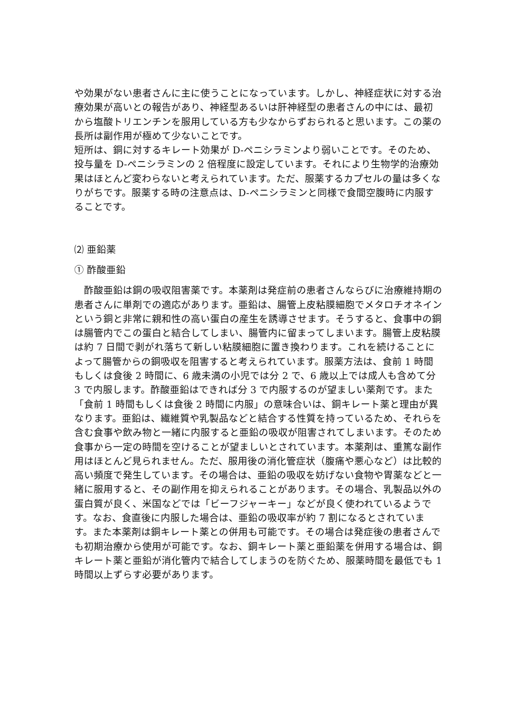や効果がない患者さんに主に使うことになっています。しかし、神経症状に対する治療効果が高いとの報告があり、神経型あるいは肝神経型の患者さんの中には、最初から塩酸トリエンチンを服用している方も少なからずおられると思います。この薬の長所は副作用が極めて少ないことです。
短所は、銅に対するキレート効果が D-ペニシラミンより弱いことです。そのため、投与量を D-ペニシラミンの 2 倍程度に設定しています。それにより生物学的治療効果はほとんど変わらないと考えられています。ただ、服薬するカプセルの量は多くなりがちです。服薬する時の注意点は、D-ペニシラミンと同様で食間空腹時に内服することです。
⑵ 亜鉛薬
① 酢酸亜鉛
　酢酸亜鉛は銅の吸収阻害薬です。本薬剤は発症前の患者さんならびに治療維持期の患者さんに単剤での適応があります。亜鉛は、腸管上皮粘膜細胞でメタロチオネインという銅と非常に親和性の高い蛋白の産生を誘導させます。そうすると、食事中の銅は腸管内でこの蛋白と結合してしまい、腸管内に留まってしまいます。腸管上皮粘膜は約 7 日間で剥がれ落ちて新しい粘膜細胞に置き換わります。これを続けることによって腸管からの銅吸収を阻害すると考えられています。服薬方法は、食前 1 時間もしくは食後 2 時間に、6 歳未満の小児では分 2 で、6 歳以上では成人も含めて分 3 で内服します。酢酸亜鉛はできれば分 3 で内服するのが望ましい薬剤です。また「食前 1 時間もしくは食後 2 時間に内服」の意味合いは、銅キレート薬と理由が異なります。亜鉛は、繊維質や乳製品などと結合する性質を持っているため、それらを含む食事や飲み物と一緒に内服すると亜鉛の吸収が阻害されてしまいます。そのため食事から一定の時間を空けることが望ましいとされています。本薬剤は、重篤な副作用はほとんど見られません。ただ、服用後の消化管症状（腹痛や悪心など）は比較的高い頻度で発生しています。その場合は、亜鉛の吸収を妨げない食物や胃薬などと一緒に服用すると、その副作用を抑えられることがあります。その場合、乳製品以外の蛋白質が良く、米国などでは「ビーフジャーキー」などが良く使われているようです。なお、食直後に内服した場合は、亜鉛の吸収率が約 7 割になるとされています。また本薬剤は銅キレート薬との併用も可能です。その場合は発症後の患者さんでも初期治療から使用が可能です。なお、銅キレート薬と亜鉛薬を併用する場合は、銅キレート薬と亜鉛が消化管内で結合してしまうのを防ぐため、服薬時間を最低でも 1 時間以上ずらす必要があります。